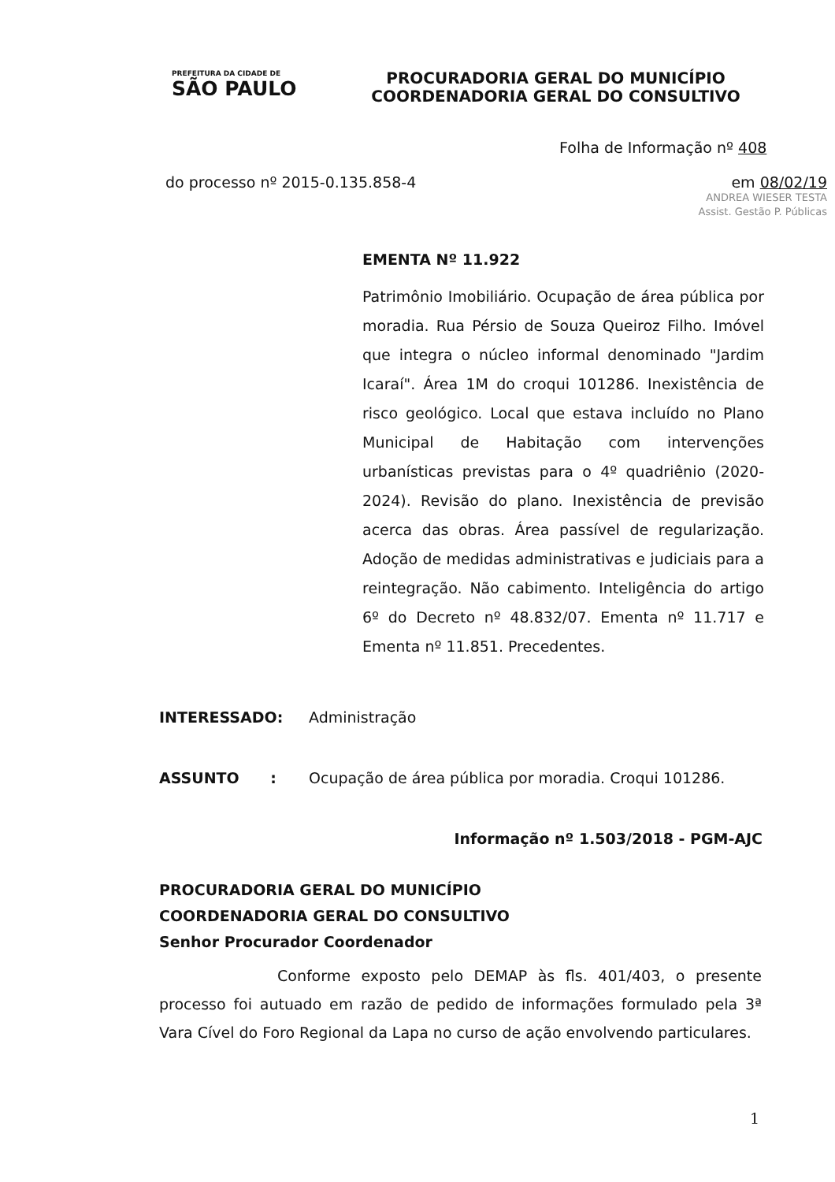PREFEITURA DA CIDADE DE
SÃO PAULO
PROCURADORIA GERAL DO MUNICÍPIO
COORDENADORIA GERAL DO CONSULTIVO
Folha de Informação nº 408
do processo nº 2015-0.135.858-4 em 08/02/19
ANDREA WIESER TESTA
Assist. Gestão P. Públicas
EMENTA Nº 11.922
Patrimônio Imobiliário. Ocupação de área pública por moradia. Rua Pérsio de Souza Queiroz Filho. Imóvel que integra o núcleo informal denominado "Jardim Icaraí". Área 1M do croqui 101286. Inexistência de risco geológico. Local que estava incluído no Plano Municipal de Habitação com intervenções urbanísticas previstas para o 4º quadriênio (2020-2024). Revisão do plano. Inexistência de previsão acerca das obras. Área passível de regularização. Adoção de medidas administrativas e judiciais para a reintegração. Não cabimento. Inteligência do artigo 6º do Decreto nº 48.832/07. Ementa nº 11.717 e Ementa nº 11.851. Precedentes.
INTERESSADO: Administração
ASSUNTO : Ocupação de área pública por moradia. Croqui 101286.
Informação nº 1.503/2018 - PGM-AJC
PROCURADORIA GERAL DO MUNICÍPIO
COORDENADORIA GERAL DO CONSULTIVO
Senhor Procurador Coordenador
Conforme exposto pelo DEMAP às fls. 401/403, o presente processo foi autuado em razão de pedido de informações formulado pela 3ª Vara Cível do Foro Regional da Lapa no curso de ação envolvendo particulares.
1